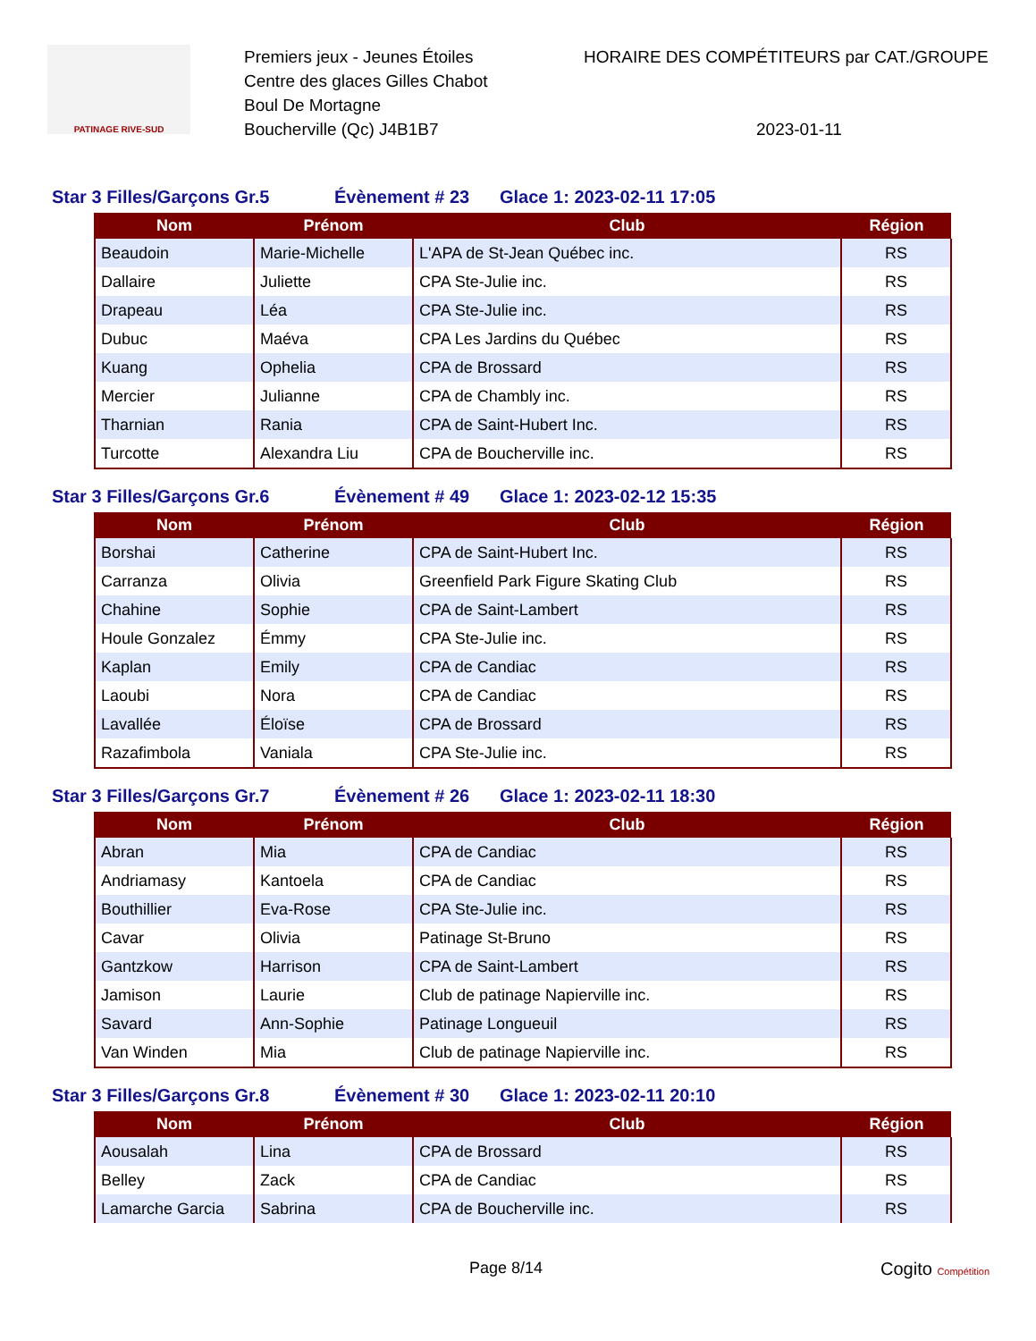PATINAGE RIVE-SUD
Premiers jeux - Jeunes Étoiles
Centre des glaces Gilles Chabot
Boul De Mortagne
Boucherville (Qc) J4B1B7
HORAIRE DES COMPÉTITEURS par CAT./GROUPE
2023-01-11
Star 3 Filles/Garçons Gr.5 Évènement # 23 Glace 1: 2023-02-11 17:05
| Nom | Prénom | Club | Région |
| --- | --- | --- | --- |
| Beaudoin | Marie-Michelle | L'APA de St-Jean Québec inc. | RS |
| Dallaire | Juliette | CPA Ste-Julie inc. | RS |
| Drapeau | Léa | CPA Ste-Julie inc. | RS |
| Dubuc | Maéva | CPA Les Jardins du Québec | RS |
| Kuang | Ophelia | CPA de Brossard | RS |
| Mercier | Julianne | CPA de Chambly inc. | RS |
| Tharnian | Rania | CPA de Saint-Hubert Inc. | RS |
| Turcotte | Alexandra Liu | CPA de Boucherville inc. | RS |
Star 3 Filles/Garçons Gr.6 Évènement # 49 Glace 1: 2023-02-12 15:35
| Nom | Prénom | Club | Région |
| --- | --- | --- | --- |
| Borshai | Catherine | CPA de Saint-Hubert Inc. | RS |
| Carranza | Olivia | Greenfield Park Figure Skating Club | RS |
| Chahine | Sophie | CPA de Saint-Lambert | RS |
| Houle Gonzalez | Émmy | CPA Ste-Julie inc. | RS |
| Kaplan | Emily | CPA de Candiac | RS |
| Laoubi | Nora | CPA de Candiac | RS |
| Lavallée | Éloïse | CPA de Brossard | RS |
| Razafimbola | Vaniala | CPA Ste-Julie inc. | RS |
Star 3 Filles/Garçons Gr.7 Évènement # 26 Glace 1: 2023-02-11 18:30
| Nom | Prénom | Club | Région |
| --- | --- | --- | --- |
| Abran | Mia | CPA de Candiac | RS |
| Andriamasy | Kantoela | CPA de Candiac | RS |
| Bouthillier | Eva-Rose | CPA Ste-Julie inc. | RS |
| Cavar | Olivia | Patinage St-Bruno | RS |
| Gantzkow | Harrison | CPA de Saint-Lambert | RS |
| Jamison | Laurie | Club de patinage Napierville inc. | RS |
| Savard | Ann-Sophie | Patinage Longueuil | RS |
| Van Winden | Mia | Club de patinage Napierville inc. | RS |
Star 3 Filles/Garçons Gr.8 Évènement # 30 Glace 1: 2023-02-11 20:10
| Nom | Prénom | Club | Région |
| --- | --- | --- | --- |
| Aousalah | Lina | CPA de Brossard | RS |
| Belley | Zack | CPA de Candiac | RS |
| Lamarche Garcia | Sabrina | CPA de Boucherville inc. | RS |
Page 8/14 Cogito Compétition